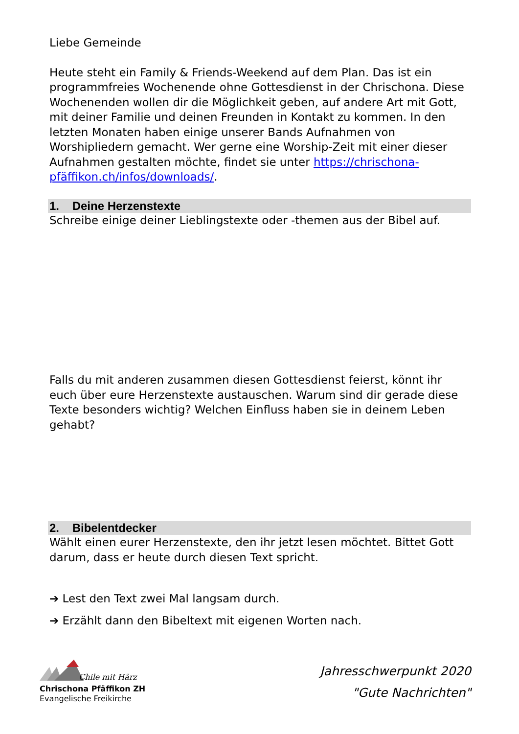Liebe Gemeinde
Heute steht ein Family & Friends-Weekend auf dem Plan. Das ist ein programmfreies Wochenende ohne Gottesdienst in der Chrischona. Diese Wochenenden wollen dir die Möglichkeit geben, auf andere Art mit Gott, mit deiner Familie und deinen Freunden in Kontakt zu kommen. In den letzten Monaten haben einige unserer Bands Aufnahmen von Worshipliedern gemacht. Wer gerne eine Worship-Zeit mit einer dieser Aufnahmen gestalten möchte, findet sie unter https://chrischona-pfäffikon.ch/infos/downloads/.
1. Deine Herzenstexte
Schreibe einige deiner Lieblingstexte oder -themen aus der Bibel auf.
Falls du mit anderen zusammen diesen Gottesdienst feierst, könnt ihr euch über eure Herzenstexte austauschen. Warum sind dir gerade diese Texte besonders wichtig? Welchen Einfluss haben sie in deinem Leben gehabt?
2. Bibelentdecker
Wählt einen eurer Herzenstexte, den ihr jetzt lesen möchtet. Bittet Gott darum, dass er heute durch diesen Text spricht.
➔ Lest den Text zwei Mal langsam durch.
➔ Erzählt dann den Bibeltext mit eigenen Worten nach.
Chile mit Härz
Chrischona Pfäffikon ZH
Evangelische Freikirche
Jahresschwerpunkt 2020
"Gute Nachrichten"